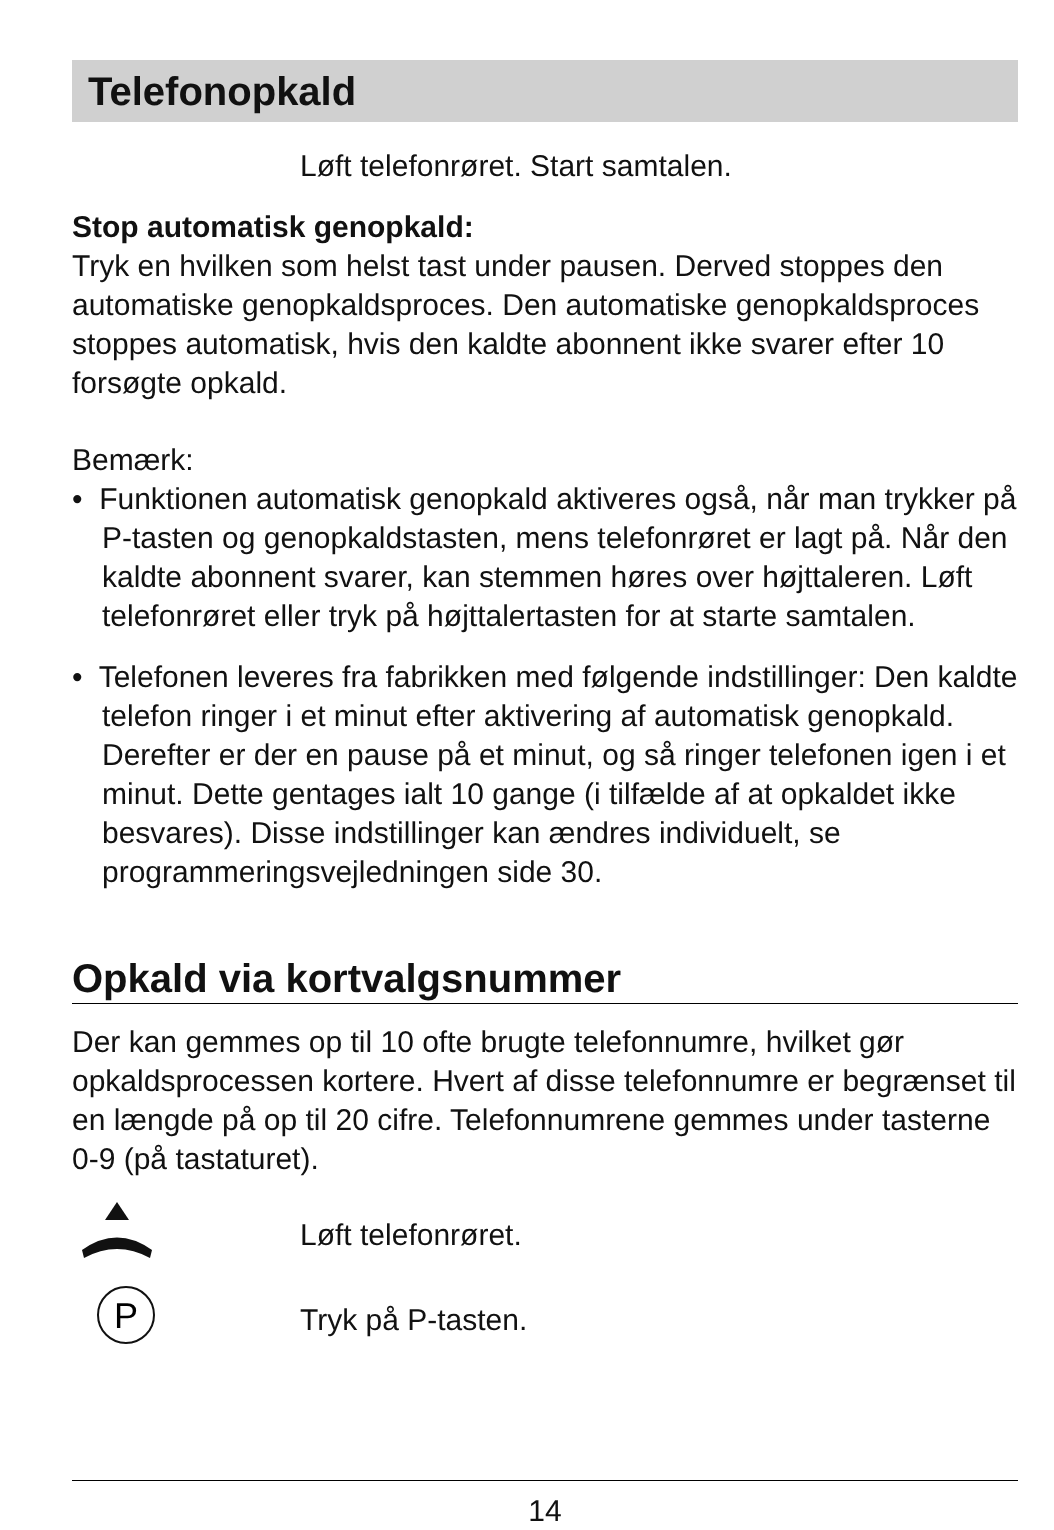Telefonopkald
Løft telefonrøret. Start samtalen.
Stop automatisk genopkald:
Tryk en hvilken som helst tast under pausen. Derved stoppes den automatiske genopkaldsproces. Den automatiske genopkaldsproces stoppes automatisk, hvis den kaldte abonnent ikke svarer efter 10 forsøgte opkald.
Bemærk:
• Funktionen automatisk genopkald aktiveres også, når man trykker på P-tasten og genopkaldstasten, mens telefonrøret er lagt på. Når den kaldte abonnent svarer, kan stemmen høres over højttaleren. Løft telefonrøret eller tryk på højttalertasten for at starte samtalen.
• Telefonen leveres fra fabrikken med følgende indstillinger: Den kaldte telefon ringer i et minut efter aktivering af automatisk genopkald. Derefter er der en pause på et minut, og så ringer telefonen igen i et minut. Dette gentages ialt 10 gange (i tilfælde af at opkaldet ikke besvares). Disse indstillinger kan ændres individuelt, se programmeringsvejledningen side 30.
Opkald via kortvalgsnummer
Der kan gemmes op til 10 ofte brugte telefonnumre, hvilket gør opkaldsprocessen kortere. Hvert af disse telefonnumre er begrænset til en længde på op til 20 cifre. Telefonnumrene gemmes under tasterne 0-9 (på tastaturet).
Løft telefonrøret.
P
Tryk på P-tasten.
14